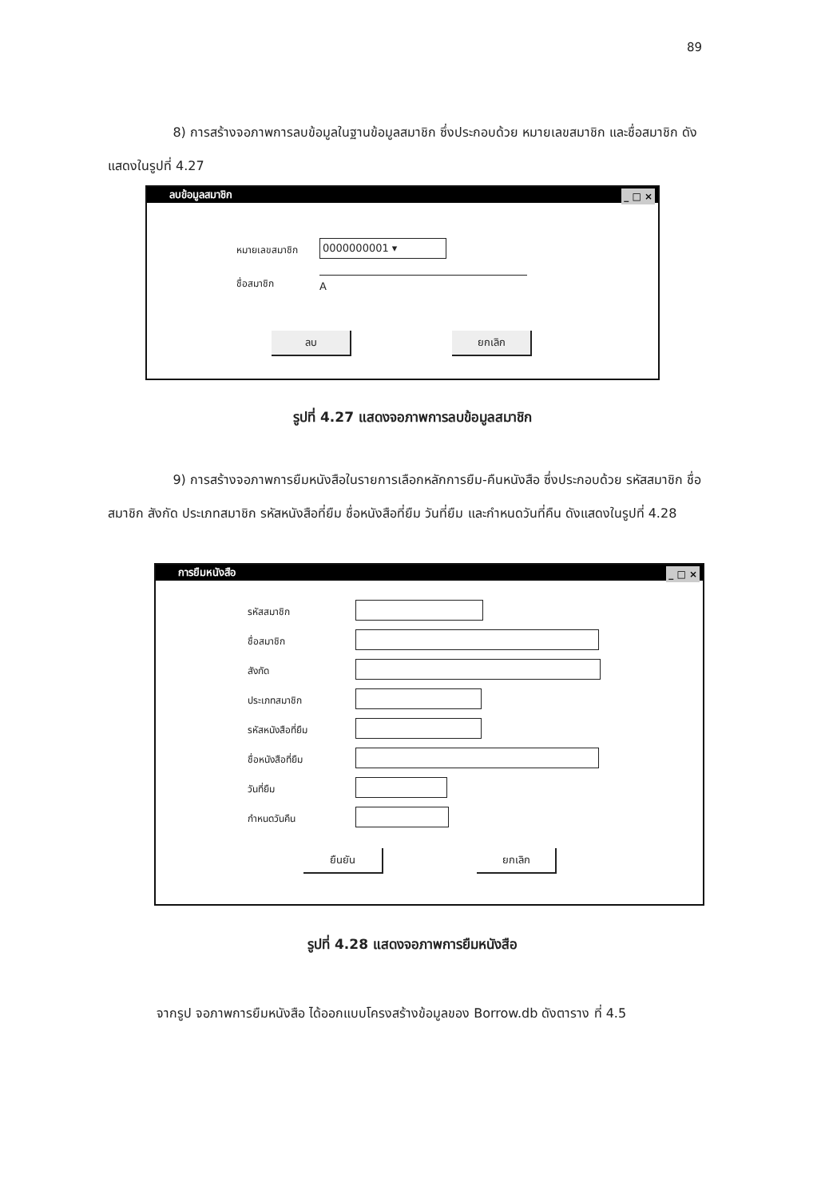89
8) การสร้างจอภาพการลบข้อมูลในฐานข้อมูลสมาชิก ซึ่งประกอบด้วย หมายเลขสมาชิก และชื่อสมาชิก ดังแสดงในรูปที่ 4.27
ลบข้อมูลสมาชิก _ □ ×
หมายเลขสมาชิก 0000000001 ▾
ชื่อสมาชิก A
ลบ ยกเลิก
รูปที่ 4.27 แสดงจอภาพการลบข้อมูลสมาชิก
9) การสร้างจอภาพการยืมหนังสือในรายการเลือกหลักการยืม-คืนหนังสือ ซึ่งประกอบด้วย รหัสสมาชิก ชื่อสมาชิก สังกัด ประเภทสมาชิก รหัสหนังสือที่ยืม ชื่อหนังสือที่ยืม วันที่ยืม และกำหนดวันที่คืน ดังแสดงในรูปที่ 4.28
การยืมหนังสือ _ □ ×
รหัสสมาชิก
ชื่อสมาชิก
สังกัด
ประเภทสมาชิก
รหัสหนังสือที่ยืม
ชื่อหนังสือที่ยืม
วันที่ยืม
กำหนดวันคืน
ยืนยัน ยกเลิก
รูปที่ 4.28 แสดงจอภาพการยืมหนังสือ
จากรูป จอภาพการยืมหนังสือ ได้ออกแบบโครงสร้างข้อมูลของ Borrow.db ดังตาราง ที่ 4.5